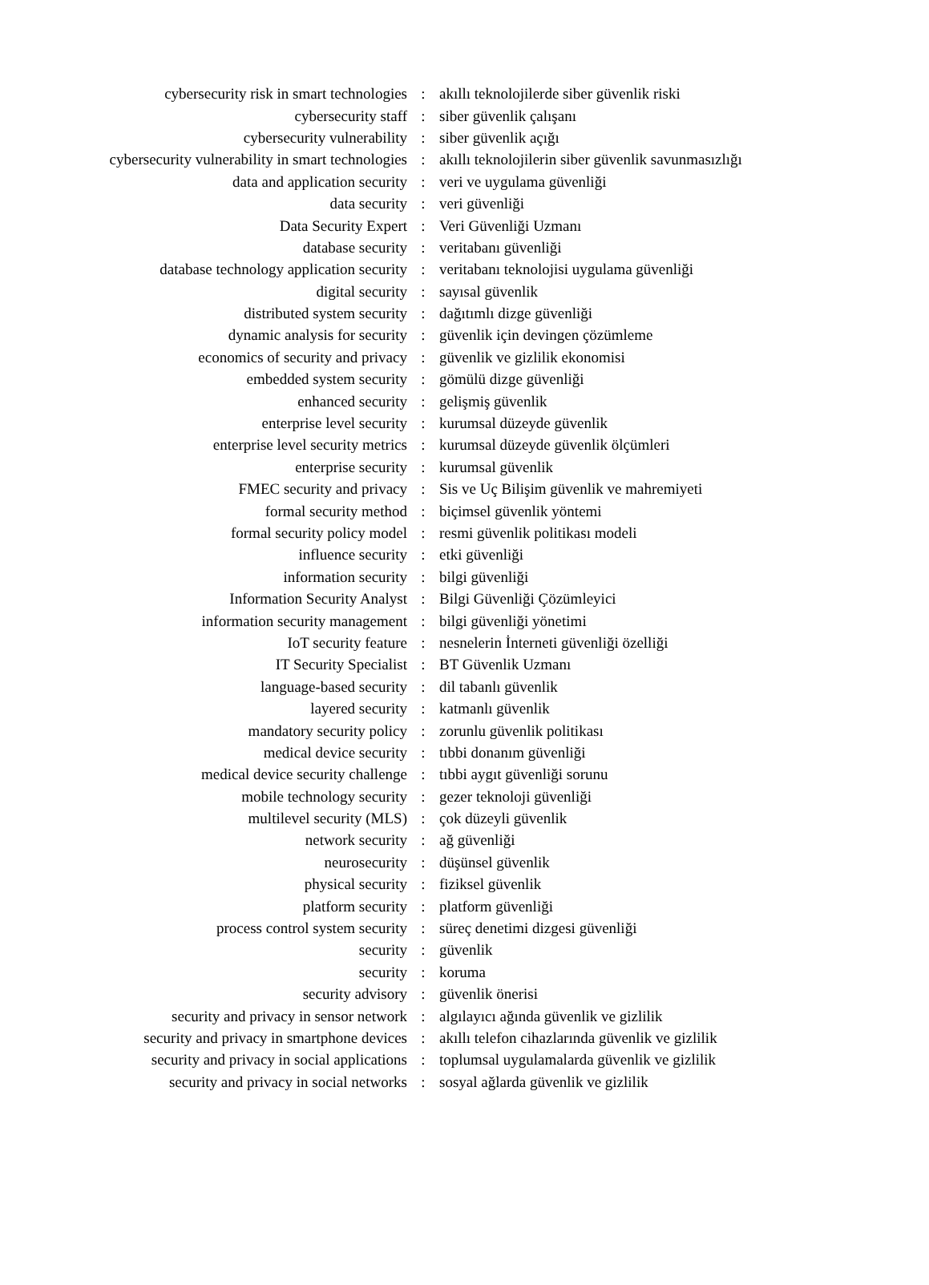| cybersecurity risk in smart technologies | : | akıllı teknolojilerde siber güvenlik riski |
| cybersecurity staff | : | siber güvenlik çalışanı |
| cybersecurity vulnerability | : | siber güvenlik açığı |
| cybersecurity vulnerability in smart technologies | : | akıllı teknolojilerin siber güvenlik savunmasızlığı |
| data and application security | : | veri ve uygulama güvenliği |
| data security | : | veri güvenliği |
| Data Security Expert | : | Veri Güvenliği Uzmanı |
| database security | : | veritabanı güvenliği |
| database technology application security | : | veritabanı teknolojisi uygulama güvenliği |
| digital security | : | sayısal güvenlik |
| distributed system security | : | dağıtımlı dizge güvenliği |
| dynamic analysis for security | : | güvenlik için devingen çözümleme |
| economics of security and privacy | : | güvenlik ve gizlilik ekonomisi |
| embedded system security | : | gömülü dizge güvenliği |
| enhanced security | : | gelişmiş güvenlik |
| enterprise level security | : | kurumsal düzeyde güvenlik |
| enterprise level security metrics | : | kurumsal düzeyde güvenlik ölçümleri |
| enterprise security | : | kurumsal güvenlik |
| FMEC security and privacy | : | Sis ve Uç Bilişim güvenlik ve mahremiyeti |
| formal security method | : | biçimsel güvenlik yöntemi |
| formal security policy model | : | resmi güvenlik politikası modeli |
| influence security | : | etki güvenliği |
| information security | : | bilgi güvenliği |
| Information Security Analyst | : | Bilgi Güvenliği Çözümleyici |
| information security management | : | bilgi güvenliği yönetimi |
| IoT security feature | : | nesnelerin İnterneti güvenliği özelliği |
| IT Security Specialist | : | BT Güvenlik Uzmanı |
| language-based security | : | dil tabanlı güvenlik |
| layered security | : | katmanlı güvenlik |
| mandatory security policy | : | zorunlu güvenlik politikası |
| medical device security | : | tıbbi donanım güvenliği |
| medical device security challenge | : | tıbbi aygıt güvenliği sorunu |
| mobile technology security | : | gezer teknoloji güvenliği |
| multilevel security (MLS) | : | çok düzeyli güvenlik |
| network security | : | ağ güvenliği |
| neurosecurity | : | düşünsel güvenlik |
| physical security | : | fiziksel güvenlik |
| platform security | : | platform güvenliği |
| process control system security | : | süreç denetimi dizgesi güvenliği |
| security | : | güvenlik |
| security | : | koruma |
| security advisory | : | güvenlik önerisi |
| security and privacy in sensor network | : | algılayıcı ağında güvenlik ve gizlilik |
| security and privacy in smartphone devices | : | akıllı telefon cihazlarında güvenlik ve gizlilik |
| security and privacy in social applications | : | toplumsal uygulamalarda güvenlik ve gizlilik |
| security and privacy in social networks | : | sosyal ağlarda güvenlik ve gizlilik |